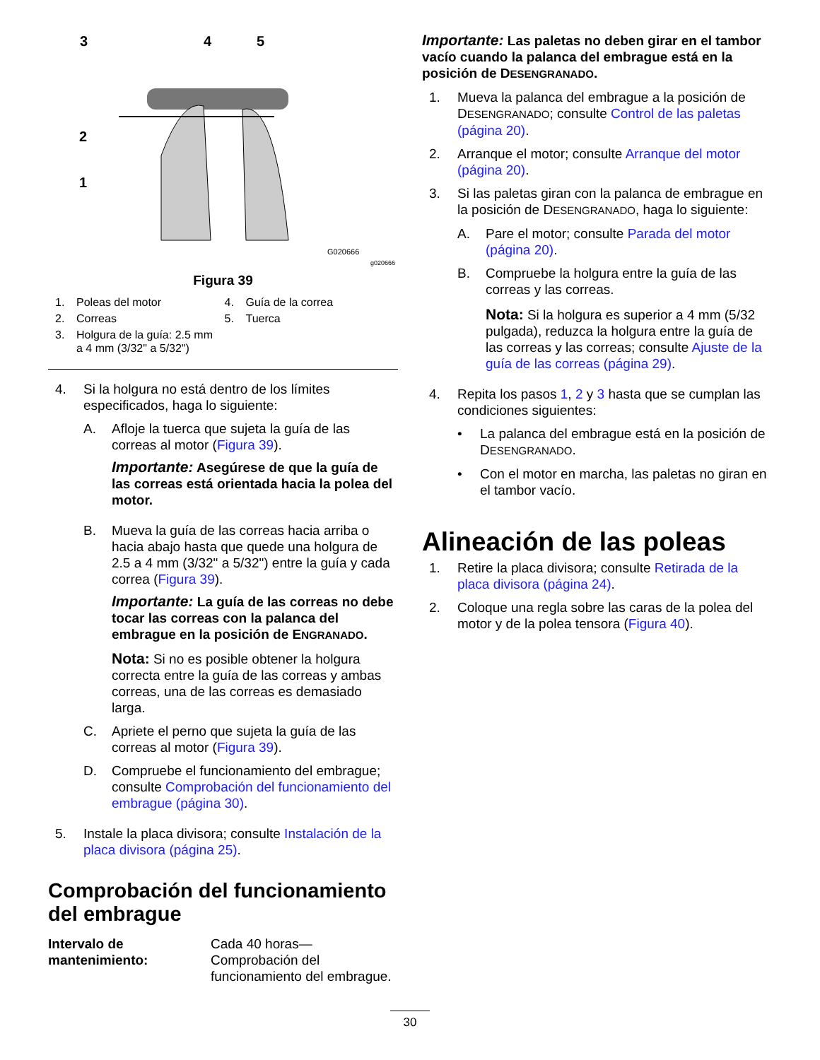3
4
5
2
1
G020666
g020666
Figura 39
1. Poleas del motor
4. Guía de la correa
2. Correas
5. Tuerca
3. Holgura de la guía: 2.5 mm a 4 mm (3/32" a 5/32")
4. Si la holgura no está dentro de los límites especificados, haga lo siguiente:
A. Afloje la tuerca que sujeta la guía de las correas al motor (Figura 39).
Importante: Asegúrese de que la guía de las correas está orientada hacia la polea del motor.
B. Mueva la guía de las correas hacia arriba o hacia abajo hasta que quede una holgura de 2.5 a 4 mm (3/32" a 5/32") entre la guía y cada correa (Figura 39).
Importante: La guía de las correas no debe tocar las correas con la palanca del embrague en la posición de ENGRANADO.
Nota: Si no es posible obtener la holgura correcta entre la guía de las correas y ambas correas, una de las correas es demasiado larga.
C. Apriete el perno que sujeta la guía de las correas al motor (Figura 39).
D. Compruebe el funcionamiento del embrague; consulte Comprobación del funcionamiento del embrague (página 30).
5. Instale la placa divisora; consulte Instalación de la placa divisora (página 25).
Comprobación del funcionamiento del embrague
Intervalo de mantenimiento:
Cada 40 horas—Comprobación del funcionamiento del embrague.
Importante: Las paletas no deben girar en el tambor vacío cuando la palanca del embrague está en la posición de DESENGRANADO.
1. Mueva la palanca del embrague a la posición de DESENGRANADO; consulte Control de las paletas (página 20).
2. Arranque el motor; consulte Arranque del motor (página 20).
3. Si las paletas giran con la palanca de embrague en la posición de DESENGRANADO, haga lo siguiente:
A. Pare el motor; consulte Parada del motor (página 20).
B. Compruebe la holgura entre la guía de las correas y las correas.
Nota: Si la holgura es superior a 4 mm (5/32 pulgada), reduzca la holgura entre la guía de las correas y las correas; consulte Ajuste de la guía de las correas (página 29).
4. Repita los pasos 1, 2 y 3 hasta que se cumplan las condiciones siguientes:
• La palanca del embrague está en la posición de DESENGRANADO.
• Con el motor en marcha, las paletas no giran en el tambor vacío.
Alineación de las poleas
1. Retire la placa divisora; consulte Retirada de la placa divisora (página 24).
2. Coloque una regla sobre las caras de la polea del motor y de la polea tensora (Figura 40).
30